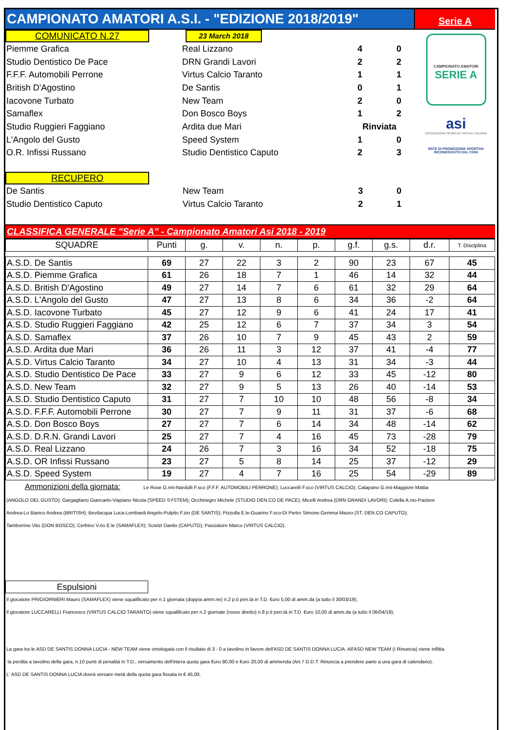CAMPIONATO AMATORI A.S.I. - "EDIZIONE 2018/2019"
Serie A
COMUNICATO N.27
23 March 2018
| Piemme Grafica | Real Lizzano | 4 | 0 |
| Studio Dentistico De Pace | DRN Grandi Lavori | 2 | 2 |
| F.F.F. Automobili Perrone | Virtus Calcio Taranto | 1 | 1 |
| British D'Agostino | De Santis | 0 | 1 |
| Iacovone Turbato | New Team | 2 | 0 |
| Samaflex | Don Bosco Boys | 1 | 2 |
| Studio Ruggieri Faggiano | Ardita due Mari | Rinviata | |
| L'Angolo del Gusto | Speed System | 1 | 0 |
| O.R. Infissi Russano | Studio Dentistico Caputo | 2 | 3 |
RECUPERO
| De Santis | New Team | 3 | 0 |
| Studio Dentistico Caputo | Virtus Calcio Taranto | 2 | 1 |
CAMPIONATO AMATORI
SERIE A
asi
ASSOCIAZIONI SPORTIVE SOCIALI ITALIANE
ENTE DI PROMOZIONE SPORTIVA RICONOSCIUTO DAL CONI
CLASSIFICA GENERALE "Serie A" - Campionato Amatori Asi 2018 - 2019
| SQUADRE | Punti | g. | v. | n. | p. | g.f. | g.s. | d.r. | T. Disciplina |
| --- | --- | --- | --- | --- | --- | --- | --- | --- | --- |
| A.S.D. De Santis | 69 | 27 | 22 | 3 | 2 | 90 | 23 | 67 | 45 |
| A.S.D. Piemme Grafica | 61 | 26 | 18 | 7 | 1 | 46 | 14 | 32 | 44 |
| A.S.D. British D'Agostino | 49 | 27 | 14 | 7 | 6 | 61 | 32 | 29 | 64 |
| A.S.D. L'Angolo del Gusto | 47 | 27 | 13 | 8 | 6 | 34 | 36 | -2 | 64 |
| A.S.D. Iacovone Turbato | 45 | 27 | 12 | 9 | 6 | 41 | 24 | 17 | 41 |
| A.S.D. Studio Ruggieri Faggiano | 42 | 25 | 12 | 6 | 7 | 37 | 34 | 3 | 54 |
| A.S.D. Samaflex | 37 | 26 | 10 | 7 | 9 | 45 | 43 | 2 | 59 |
| A.S.D. Ardita due Mari | 36 | 26 | 11 | 3 | 12 | 37 | 41 | -4 | 77 |
| A.S.D. Virtus Calcio Taranto | 34 | 27 | 10 | 4 | 13 | 31 | 34 | -3 | 44 |
| A.S.D. Studio Dentistico De Pace | 33 | 27 | 9 | 6 | 12 | 33 | 45 | -12 | 80 |
| A.S.D. New Team | 32 | 27 | 9 | 5 | 13 | 26 | 40 | -14 | 53 |
| A.S.D. Studio Dentistico Caputo | 31 | 27 | 7 | 10 | 10 | 48 | 56 | -8 | 34 |
| A.S.D. F.F.F. Automobili Perrone | 30 | 27 | 7 | 9 | 11 | 31 | 37 | -6 | 68 |
| A.S.D. Don Bosco Boys | 27 | 27 | 7 | 6 | 14 | 34 | 48 | -14 | 62 |
| A.S.D. D.R.N. Grandi Lavori | 25 | 27 | 7 | 4 | 16 | 45 | 73 | -28 | 79 |
| A.S.D. Real Lizzano | 24 | 26 | 7 | 3 | 16 | 34 | 52 | -18 | 75 |
| A.S.D. OR Infissi Russano | 23 | 27 | 5 | 8 | 14 | 25 | 37 | -12 | 29 |
| A.S.D. Speed System | 19 | 27 | 4 | 7 | 16 | 25 | 54 | -29 | 89 |
Ammonizioni della giornata: Le Rose G.nni-Nardulli F.sco (F.F.F. AUTOMOBILI PERRONE); Luccarelli F.sco (VIRTUS CALCIO); Catapano G.nni-Maggiore Mattia
(ANGOLO DEL GUSTO); Gargagliano Giancarlo-Viapiano Nicola (SPEED SYSTEM); Occhinegro Michele (STUDIO DEN.CO DE PACE); Micelli Andrea (DRN GRANDI LAVORI); Colella A.nio-Pastore
Andrea-Lo Bianco Andrea (BRITISH); Bevilacqua Luca-Lombardi Angelo-Pulpito F.zio (DE SANTIS); Pizzolla E.le-Guarino F.sco-Di Pietro Simone-Gemma Mauro (ST. DEN.CO CAPUTO);
Tamborrino Vito (DON BOSCO); Cerbino V.rio E.le (SAMAFLEX); Scielzi Danilo (CAPUTO); Passiatore Marco (VIRTUS CALCIO).
Espulsioni
Il giocatore PRIGIORNIERI Mauro (SAMAFLEX) viene squalificato per n.1 giornata (doppia amm.ne) n.2 p.ti pen.tà in T.D. €uro 5,00 di amm.da (a tutto il 30/03/19);
Il giocatore LUCCARELLI Francesco (VIRTUS CALCIO TARANTO) viene squalificato per n.2 giornate (rosso diretto) n.8 p.ti pen.tà in T.D. €uro 10,00 di amm.da (a tutto il 06/04/19);
La gara tra le ASD DE SANTIS DONNA LUCIA - NEW TEAM viene omologata con il risultato di 3 - 0 a tavolino in favore dell'ASD DE SANTIS DONNA LUCIA. All'ASD NEW TEAM (I Rinuncia) viene inflitta
la perdita a tavolino della gara, n.10 punti di penalità in T.D., versamento dell'intera quota gara €uro 90,00 e €uro 20,00 di ammenda (Art.7 D.D.T. Rinuncia a prendere parte a una gara di calendario).
L' ASD DE SANTIS DONNA LUCIA dovrà versare metà della quota gara fissata in € 45,00.